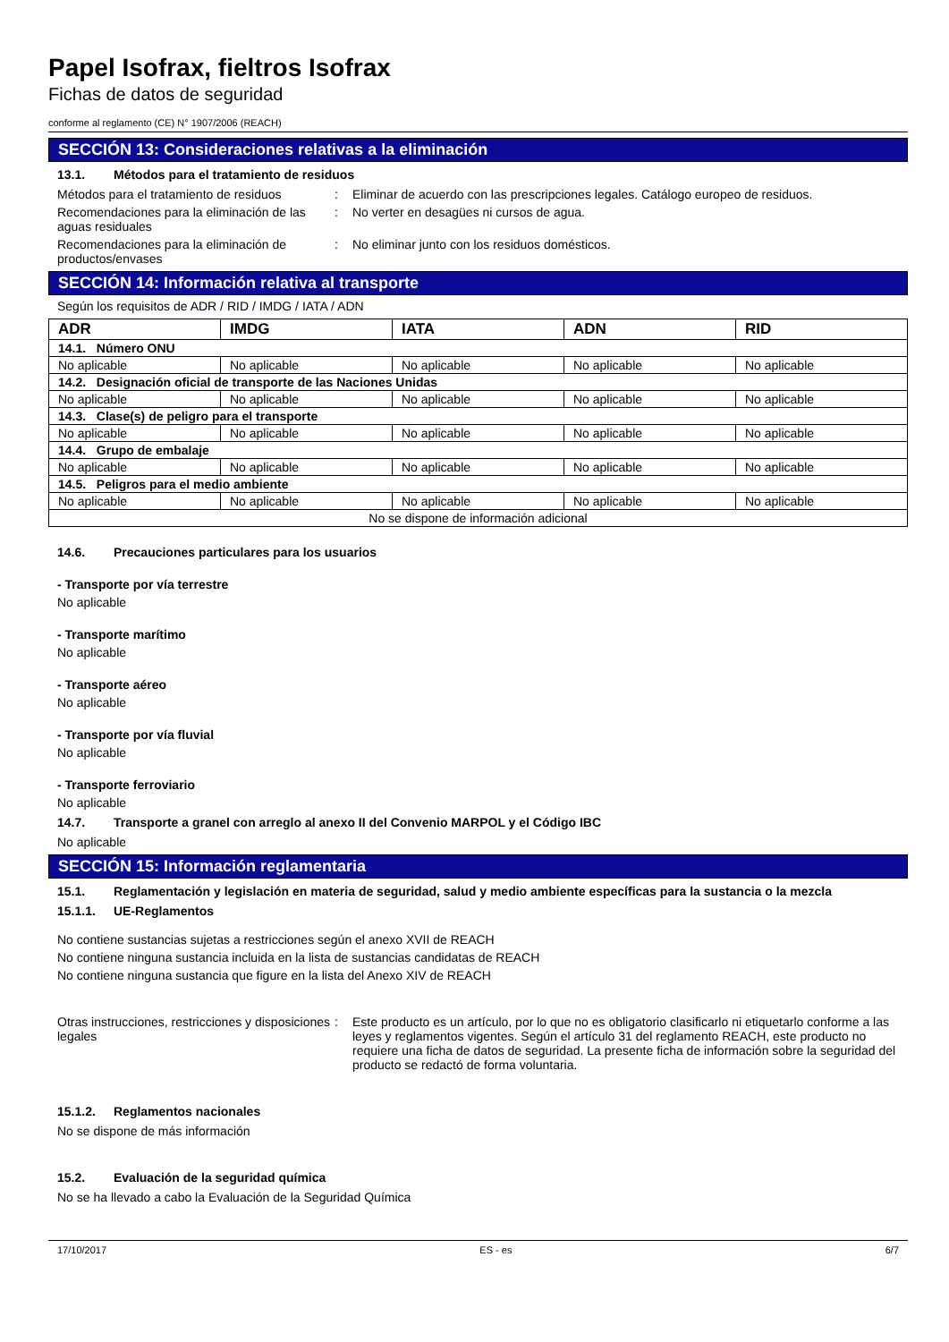Papel Isofrax, fieltros Isofrax
Fichas de datos de seguridad
conforme al reglamento (CE) N° 1907/2006 (REACH)
SECCIÓN 13: Consideraciones relativas a la eliminación
13.1. Métodos para el tratamiento de residuos
Métodos para el tratamiento de residuos
: Eliminar de acuerdo con las prescripciones legales. Catálogo europeo de residuos.
Recomendaciones para la eliminación de las aguas residuales
: No verter en desagües ni cursos de agua.
Recomendaciones para la eliminación de productos/envases
: No eliminar junto con los residuos domésticos.
SECCIÓN 14: Información relativa al transporte
Según los requisitos de ADR / RID / IMDG / IATA / ADN
| ADR | IMDG | IATA | ADN | RID |
| --- | --- | --- | --- | --- |
| 14.1. Número ONU | | | | |
| No aplicable | No aplicable | No aplicable | No aplicable | No aplicable |
| 14.2. Designación oficial de transporte de las Naciones Unidas | | | | |
| No aplicable | No aplicable | No aplicable | No aplicable | No aplicable |
| 14.3. Clase(s) de peligro para el transporte | | | | |
| No aplicable | No aplicable | No aplicable | No aplicable | No aplicable |
| 14.4. Grupo de embalaje | | | | |
| No aplicable | No aplicable | No aplicable | No aplicable | No aplicable |
| 14.5. Peligros para el medio ambiente | | | | |
| No aplicable | No aplicable | No aplicable | No aplicable | No aplicable |
| No se dispone de información adicional | | | | |
14.6. Precauciones particulares para los usuarios
- Transporte por vía terrestre
No aplicable
- Transporte marítimo
No aplicable
- Transporte aéreo
No aplicable
- Transporte por vía fluvial
No aplicable
- Transporte ferroviario
No aplicable
14.7. Transporte a granel con arreglo al anexo II del Convenio MARPOL y el Código IBC
No aplicable
SECCIÓN 15: Información reglamentaria
15.1. Reglamentación y legislación en materia de seguridad, salud y medio ambiente específicas para la sustancia o la mezcla
15.1.1. UE-Reglamentos
No contiene sustancias sujetas a restricciones según el anexo XVII de REACH
No contiene ninguna sustancia incluida en la lista de sustancias candidatas de REACH
No contiene ninguna sustancia que figure en la lista del Anexo XIV de REACH
Otras instrucciones, restricciones y disposiciones legales
: Este producto es un artículo, por lo que no es obligatorio clasificarlo ni etiquetarlo conforme a las leyes y reglamentos vigentes. Según el artículo 31 del reglamento REACH, este producto no requiere una ficha de datos de seguridad. La presente ficha de información sobre la seguridad del producto se redactó de forma voluntaria.
15.1.2. Reglamentos nacionales
No se dispone de más información
15.2. Evaluación de la seguridad química
No se ha llevado a cabo la Evaluación de la Seguridad Química
17/10/2017 ES - es 6/7